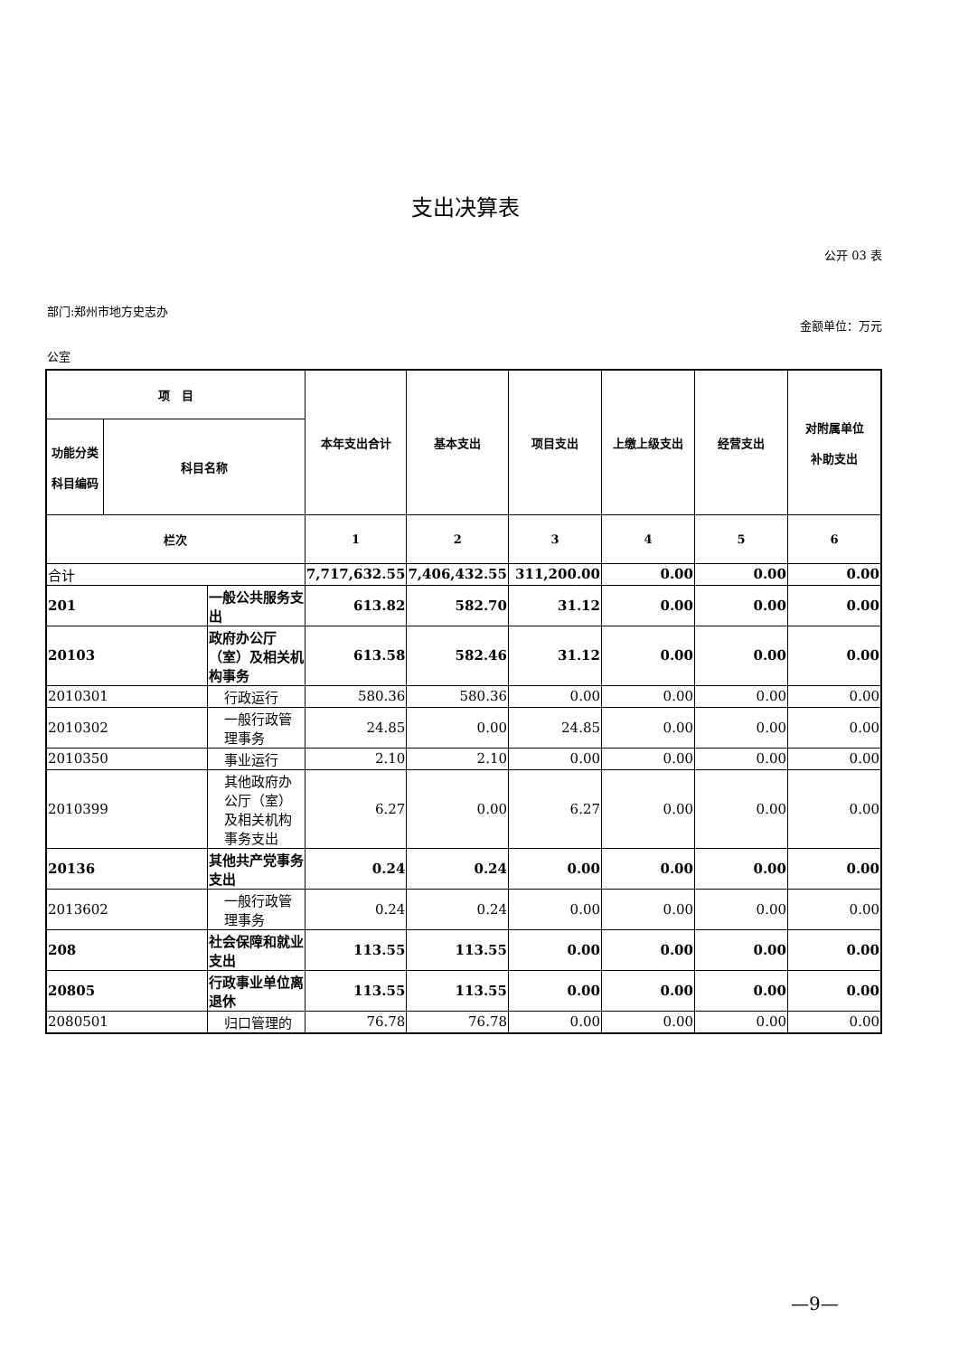支出决算表
公开 03 表
部门:郑州市地方史志办
金额单位：万元
公室
| 项 目 | | | 本年支出合计 | 基本支出 | 项目支出 | 上缴上级支出 | 经营支出 | 对附属单位 补助支出 |
| --- | --- | --- | --- | --- | --- | --- | --- | --- |
| 功能分类 科目编码 | 科目名称 | | | | | | | |
| 栏次 | | | 1 | 2 | 3 | 4 | 5 | 6 |
| 合计 | | | 7,717,632.55 | 7,406,432.55 | 311,200.00 | 0.00 | 0.00 | 0.00 |
| 201 | | 一般公共服务支出 | 613.82 | 582.70 | 31.12 | 0.00 | 0.00 | 0.00 |
| 20103 | | 政府办公厅（室）及相关机构事务 | 613.58 | 582.46 | 31.12 | 0.00 | 0.00 | 0.00 |
| 2010301 | | 行政运行 | 580.36 | 580.36 | 0.00 | 0.00 | 0.00 | 0.00 |
| 2010302 | | 一般行政管理事务 | 24.85 | 0.00 | 24.85 | 0.00 | 0.00 | 0.00 |
| 2010350 | | 事业运行 | 2.10 | 2.10 | 0.00 | 0.00 | 0.00 | 0.00 |
| 2010399 | | 其他政府办公厅（室）及相关机构事务支出 | 6.27 | 0.00 | 6.27 | 0.00 | 0.00 | 0.00 |
| 20136 | | 其他共产党事务支出 | 0.24 | 0.24 | 0.00 | 0.00 | 0.00 | 0.00 |
| 2013602 | | 一般行政管理事务 | 0.24 | 0.24 | 0.00 | 0.00 | 0.00 | 0.00 |
| 208 | | 社会保障和就业支出 | 113.55 | 113.55 | 0.00 | 0.00 | 0.00 | 0.00 |
| 20805 | | 行政事业单位离退休 | 113.55 | 113.55 | 0.00 | 0.00 | 0.00 | 0.00 |
| 2080501 | | 归口管理的 | 76.78 | 76.78 | 0.00 | 0.00 | 0.00 | 0.00 |
—9—